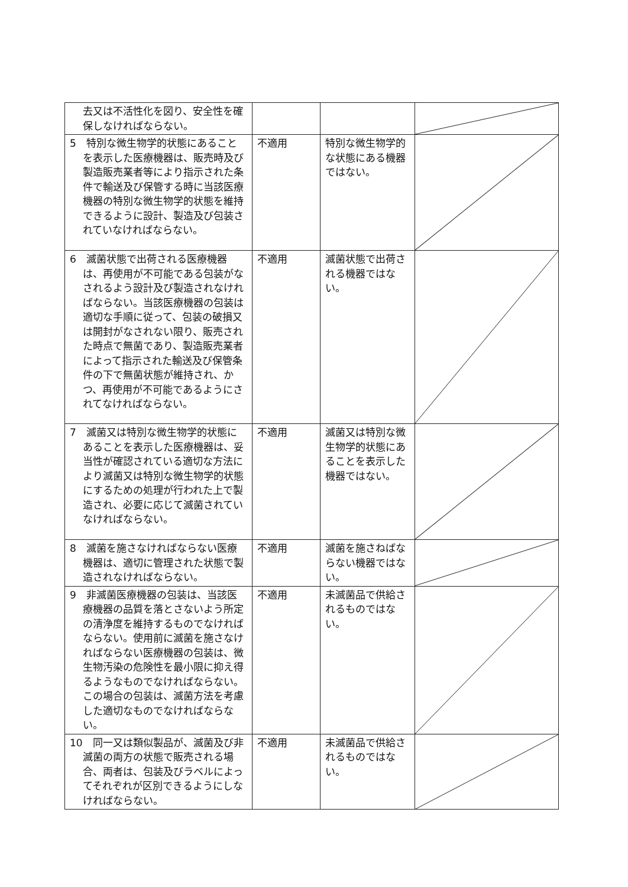| 去又は不活性化を図り、安全性を確保しなければならない。 | | | |
| 5 特別な微生物学的状態にあることを表示した医療機器は、販売時及び製造販売業者等により指示された条件で輸送及び保管する時に当該医療機器の特別な微生物学的状態を維持できるように設計、製造及び包装されていなければならない。 | 不適用 | 特別な微生物学的な状態にある機器ではない。 | |
| 6 滅菌状態で出荷される医療機器は、再使用が不可能である包装がなされるよう設計及び製造されなければならない。当該医療機器の包装は適切な手順に従って、包装の破損又は開封がなされない限り、販売された時点で無菌であり、製造販売業者によって指示された輸送及び保管条件の下で無菌状態が維持され、かつ、再使用が不可能であるようにされてなければならない。 | 不適用 | 滅菌状態で出荷される機器ではない。 | |
| 7 滅菌又は特別な微生物学的状態にあることを表示した医療機器は、妥当性が確認されている適切な方法により滅菌又は特別な微生物学的状態にするための処理が行われた上で製造され、必要に応じて滅菌されていなければならない。 | 不適用 | 滅菌又は特別な微生物学的状態にあることを表示した機器ではない。 | |
| 8 滅菌を施さなければならない医療機器は、適切に管理された状態で製造されなければならない。 | 不適用 | 滅菌を施さねばならない機器ではない。 | |
| 9 非滅菌医療機器の包装は、当該医療機器の品質を落とさないよう所定の清浄度を維持するものでなければならない。使用前に滅菌を施さなければならない医療機器の包装は、微生物汚染の危険性を最小限に抑え得るようなものでなければならない。 この場合の包装は、滅菌方法を考慮した適切なものでなければならない。 | 不適用 | 未滅菌品で供給されるものではない。 | |
| 10 同一又は類似製品が、滅菌及び非滅菌の両方の状態で販売される場合、両者は、包装及びラベルによってそれぞれが区別できるようにしなければならない。 | 不適用 | 未滅菌品で供給されるものではない。 | |